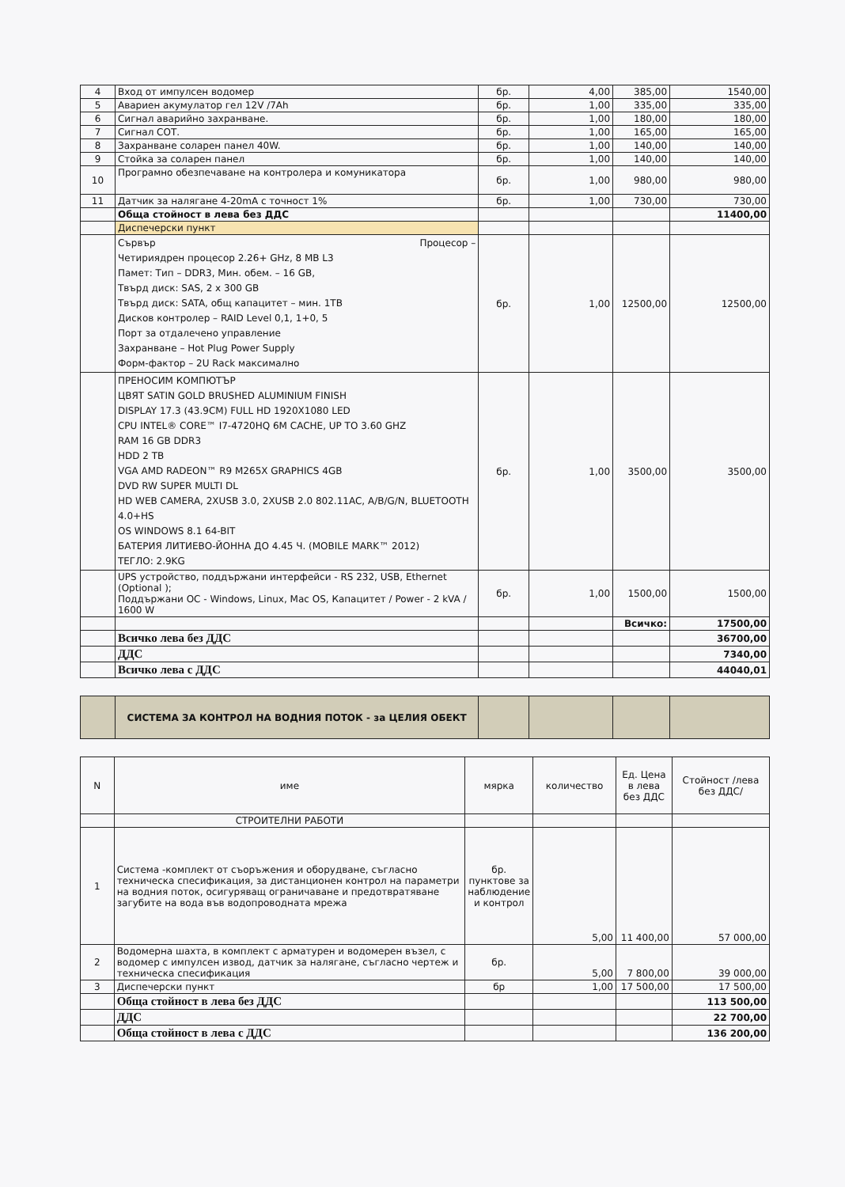| 4 | Вход от импулсен водомер | бр. | 4,00 | 385,00 | 1540,00 |
| 5 | Авариен акумулатор гел 12V /7Ah | бр. | 1,00 | 335,00 | 335,00 |
| 6 | Сигнал аварийно захранване. | бр. | 1,00 | 180,00 | 180,00 |
| 7 | Сигнал СОТ. | бр. | 1,00 | 165,00 | 165,00 |
| 8 | Захранване соларен панел 40W. | бр. | 1,00 | 140,00 | 140,00 |
| 9 | Стойка за соларен панел | бр. | 1,00 | 140,00 | 140,00 |
| 10 | Програмно обезпечаване на контролера и комуникатора | бр. | 1,00 | 980,00 | 980,00 |
| 11 | Датчик за налягане 4-20mA с точност 1% | бр. | 1,00 | 730,00 | 730,00 |
| | Обща стойност в лева без ДДС | | | | 11400,00 |
| | Диспечерски пункт | | | | |
| | Сървър Процесор – Четириядрен процесор 2.26+ GHz, 8 MB L3 Памет: Тип – DDR3, Мин. обем. – 16 GB, Твърд диск: SAS, 2 x 300 GB Твърд диск: SATA, общ капацитет – мин. 1TB Дисков контролер – RAID Level 0,1, 1+0, 5 Порт за отдалечено управление Захранване – Hot Plug Power Supply Форм-фактор – 2U Rack максимално | бр. | 1,00 | 12500,00 | 12500,00 |
| | ПРЕНОСИМ КОМПЮТЪР ЦВЯТ SATIN GOLD BRUSHED ALUMINIUM FINISH DISPLAY 17.3 (43.9CM) FULL HD 1920X1080 LED CPU INTEL® CORE™ I7-4720HQ 6M CACHE, UP TO 3.60 GHZ RAM 16 GB DDR3 HDD 2 TB VGA AMD RADEON™ R9 M265X GRAPHICS 4GB DVD RW SUPER MULTI DL HD WEB CAMERA, 2XUSB 3.0, 2XUSB 2.0 802.11AC, A/B/G/N, BLUETOOTH 4.0+HS OS WINDOWS 8.1 64-BIT БАТЕРИЯ ЛИТИЕВО-ЙОННА ДО 4.45 Ч. (MOBILE MARK™ 2012) ТЕГЛО: 2.9KG | бр. | 1,00 | 3500,00 | 3500,00 |
| | UPS устройство, поддържани интерфейси - RS 232, USB, Ethernet (Optional ); Поддържани ОС - Windows, Linux, Mac OS, Капацитет / Power - 2 kVA / 1600 W | бр. | 1,00 | 1500,00 | 1500,00 |
| | | | | Всичко: | 17500,00 |
| | Всичко лева без ДДС | | | | 36700,00 |
| | ДДС | | | | 7340,00 |
| | Всичко лева с ДДС | | | | 44040,01 |
| | СИСТЕМА ЗА КОНТРОЛ НА ВОДНИЯ ПОТОК - за ЦЕЛИЯ ОБЕКТ | | | | |
| N | име | мярка | количество | Ед. Цена в лева без ДДС | Стойност /лева без ДДС/ |
| --- | --- | --- | --- | --- | --- |
| | СТРОИТЕЛНИ РАБОТИ | | | | |
| 1 | Система -комплект от съоръжения и оборудване, съгласно техническа спесификация, за дистанционен контрол на параметри на водния поток, осигуряващ ограничаване и предотвратяване загубите на вода във водопроводната мрежа | бр. пунктове за наблюдение и контрол | 5,00 | 11 400,00 | 57 000,00 |
| 2 | Водомерна шахта, в комплект с арматурен и водомерен възел, с водомер с импулсен извод, датчик за налягане, съгласно чертеж и техническа спесификация | бр. | 5,00 | 7 800,00 | 39 000,00 |
| 3 | Диспечерски пункт | бр | 1,00 | 17 500,00 | 17 500,00 |
| | Обща стойност в лева без ДДС | | | | 113 500,00 |
| | ДДС | | | | 22 700,00 |
| | Обща стойност в лева с ДДС | | | | 136 200,00 |